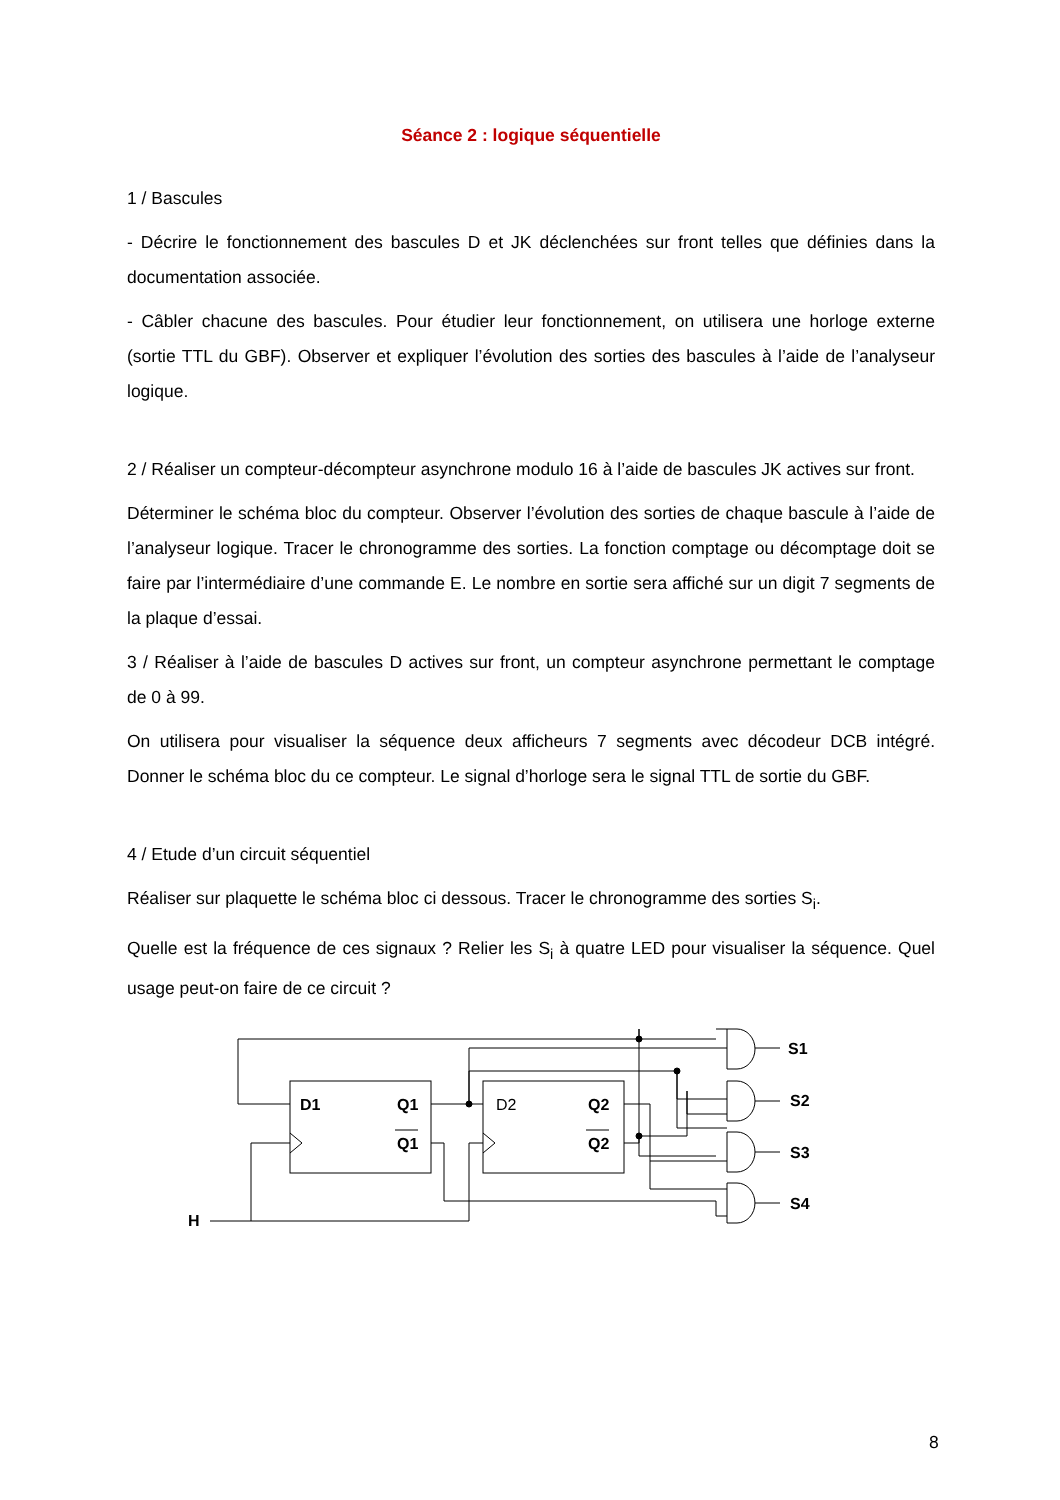Séance 2 : logique séquentielle
1 / Bascules
- Décrire le fonctionnement des bascules D et JK déclenchées sur front telles que définies dans la documentation associée.
- Câbler chacune des bascules. Pour étudier leur fonctionnement, on utilisera une horloge externe (sortie TTL du GBF). Observer et expliquer l’évolution des sorties des bascules à l’aide de l’analyseur logique.
2 / Réaliser un compteur-décompteur asynchrone modulo 16 à l’aide de bascules JK actives sur front.
Déterminer le schéma bloc du compteur. Observer l’évolution des sorties de chaque bascule à l’aide de l’analyseur logique. Tracer le chronogramme des sorties. La fonction comptage ou décomptage doit se faire par l’intermédiaire d’une commande E. Le nombre en sortie sera affiché sur un digit 7 segments de la plaque d’essai.
3 / Réaliser à l’aide de bascules D actives sur front, un compteur asynchrone permettant le comptage de 0 à 99.
On utilisera pour visualiser la séquence deux afficheurs 7 segments avec décodeur DCB intégré. Donner le schéma bloc du ce compteur. Le signal d’horloge sera le signal TTL de sortie du GBF.
4 / Etude d’un circuit séquentiel
Réaliser sur plaquette le schéma bloc ci dessous. Tracer le chronogramme des sorties S<sub>i</sub>.
Quelle est la fréquence de ces signaux ? Relier les S<sub>i</sub> à quatre LED pour visualiser la séquence. Quel usage peut-on faire de ce circuit ?
D1
Q1
Q1
D2
Q2
Q2
S1
S2
S3
S4
H
8